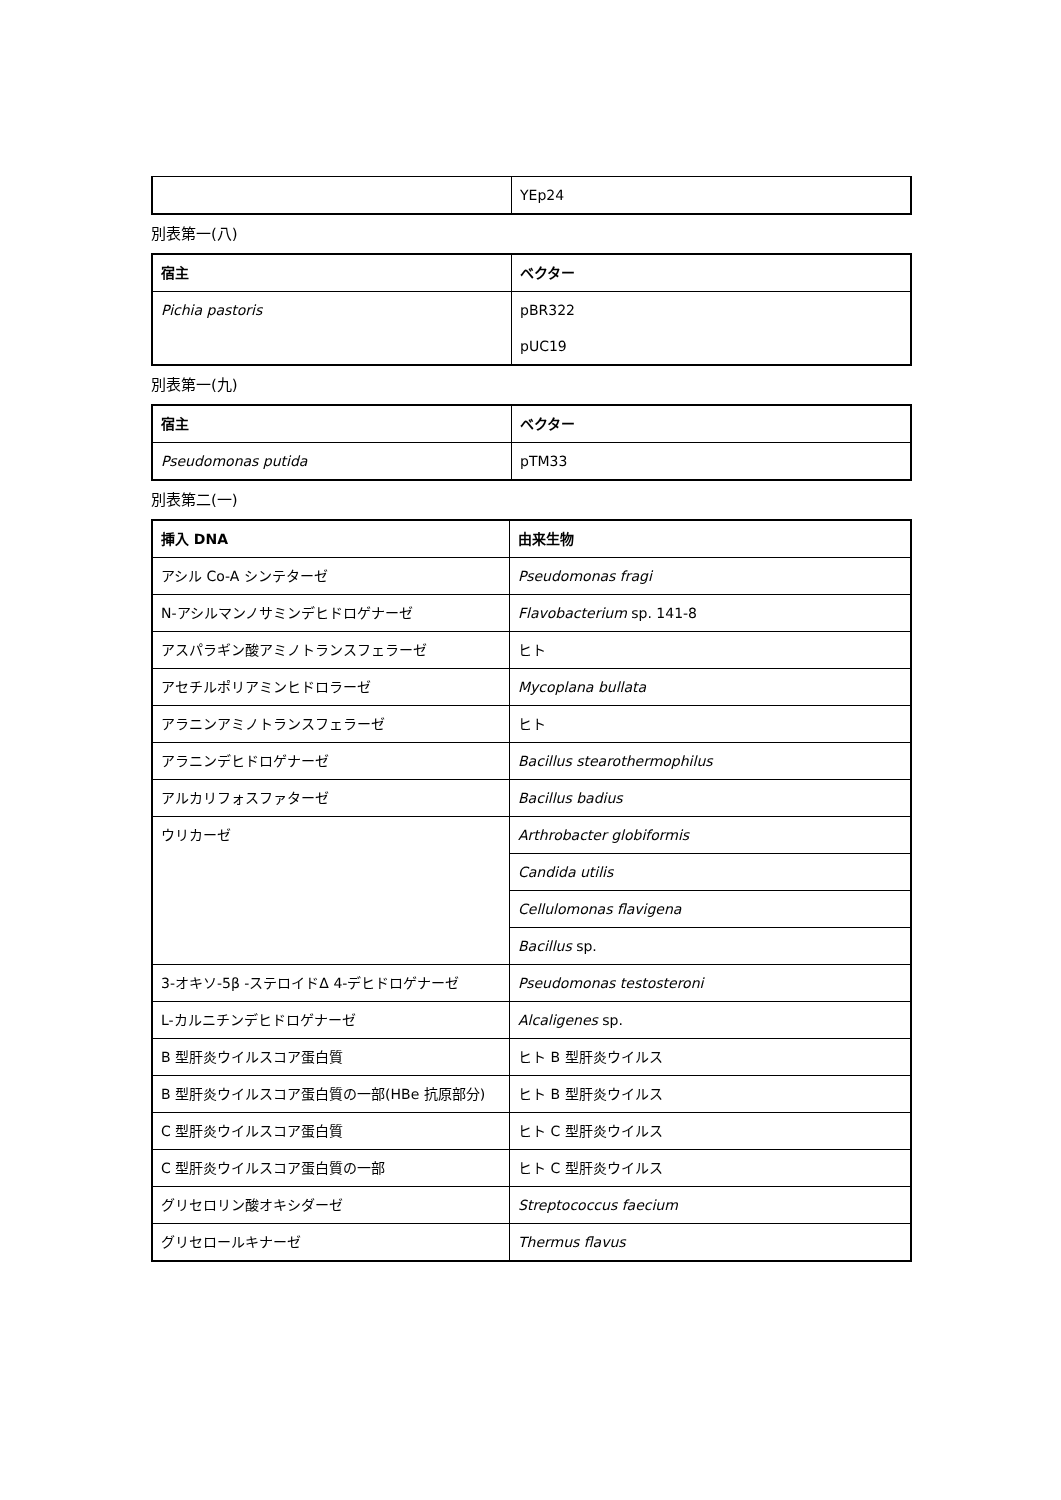| | YEp24 |
別表第一(八)
| 宿主 | ベクター |
| --- | --- |
| Pichia pastoris | pBR322 |
| | pUC19 |
別表第一(九)
| 宿主 | ベクター |
| --- | --- |
| Pseudomonas putida | pTM33 |
別表第二(一)
| 挿入 DNA | 由来生物 |
| --- | --- |
| アシル Co-A シンテターゼ | Pseudomonas fragi |
| N-アシルマンノサミンデヒドロゲナーゼ | Flavobacterium sp. 141-8 |
| アスパラギン酸アミノトランスフェラーゼ | ヒト |
| アセチルポリアミンヒドロラーゼ | Mycoplana bullata |
| アラニンアミノトランスフェラーゼ | ヒト |
| アラニンデヒドロゲナーゼ | Bacillus stearothermophilus |
| アルカリフォスファターゼ | Bacillus badius |
| ウリカーゼ | Arthrobacter globiformis |
| | Candida utilis |
| | Cellulomonas flavigena |
| | Bacillus sp. |
| 3-オキソ-5β -ステロイドΔ 4-デヒドロゲナーゼ | Pseudomonas testosteroni |
| L-カルニチンデヒドロゲナーゼ | Alcaligenes sp. |
| B 型肝炎ウイルスコア蛋白質 | ヒト B 型肝炎ウイルス |
| B 型肝炎ウイルスコア蛋白質の一部(HBe 抗原部分) | ヒト B 型肝炎ウイルス |
| C 型肝炎ウイルスコア蛋白質 | ヒト C 型肝炎ウイルス |
| C 型肝炎ウイルスコア蛋白質の一部 | ヒト C 型肝炎ウイルス |
| グリセロリン酸オキシダーゼ | Streptococcus faecium |
| グリセロールキナーゼ | Thermus flavus |